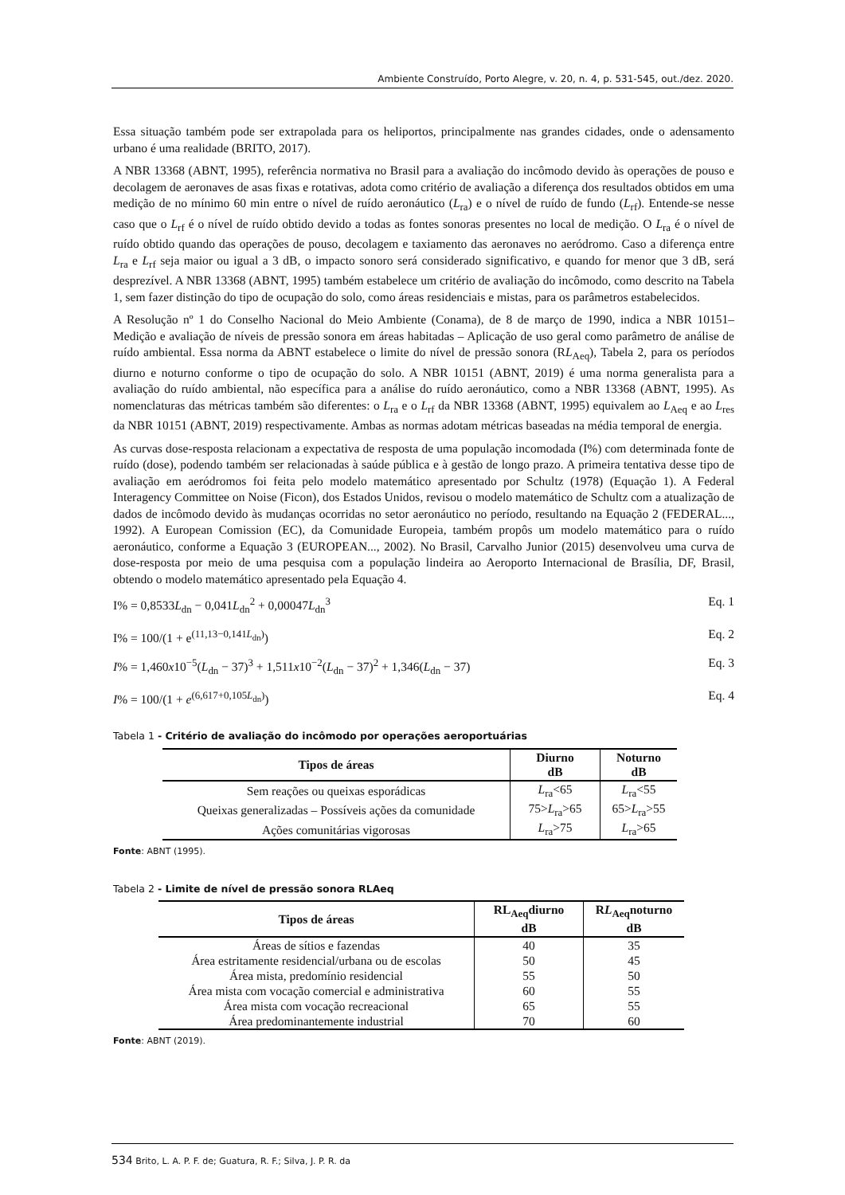Ambiente Construído, Porto Alegre, v. 20, n. 4, p. 531-545, out./dez. 2020.
Essa situação também pode ser extrapolada para os heliportos, principalmente nas grandes cidades, onde o adensamento urbano é uma realidade (BRITO, 2017).
A NBR 13368 (ABNT, 1995), referência normativa no Brasil para a avaliação do incômodo devido às operações de pouso e decolagem de aeronaves de asas fixas e rotativas, adota como critério de avaliação a diferença dos resultados obtidos em uma medição de no mínimo 60 min entre o nível de ruído aeronáutico (L<sub>ra</sub>) e o nível de ruído de fundo (L<sub>rf</sub>). Entende-se nesse caso que o L<sub>rf</sub> é o nível de ruído obtido devido a todas as fontes sonoras presentes no local de medição. O L<sub>ra</sub> é o nível de ruído obtido quando das operações de pouso, decolagem e taxiamento das aeronaves no aeródromo. Caso a diferença entre L<sub>ra</sub> e L<sub>rf</sub> seja maior ou igual a 3 dB, o impacto sonoro será considerado significativo, e quando for menor que 3 dB, será desprezível. A NBR 13368 (ABNT, 1995) também estabelece um critério de avaliação do incômodo, como descrito na Tabela 1, sem fazer distinção do tipo de ocupação do solo, como áreas residenciais e mistas, para os parâmetros estabelecidos.
A Resolução nº 1 do Conselho Nacional do Meio Ambiente (Conama), de 8 de março de 1990, indica a NBR 10151– Medição e avaliação de níveis de pressão sonora em áreas habitadas – Aplicação de uso geral como parâmetro de análise de ruído ambiental. Essa norma da ABNT estabelece o limite do nível de pressão sonora (RL<sub>Aeq</sub>), Tabela 2, para os períodos diurno e noturno conforme o tipo de ocupação do solo. A NBR 10151 (ABNT, 2019) é uma norma generalista para a avaliação do ruído ambiental, não específica para a análise do ruído aeronáutico, como a NBR 13368 (ABNT, 1995). As nomenclaturas das métricas também são diferentes: o L<sub>ra</sub> e o L<sub>rf</sub> da NBR 13368 (ABNT, 1995) equivalem ao L<sub>Aeq</sub> e ao L<sub>res</sub> da NBR 10151 (ABNT, 2019) respectivamente. Ambas as normas adotam métricas baseadas na média temporal de energia.
As curvas dose-resposta relacionam a expectativa de resposta de uma população incomodada (I%) com determinada fonte de ruído (dose), podendo também ser relacionadas à saúde pública e à gestão de longo prazo. A primeira tentativa desse tipo de avaliação em aeródromos foi feita pelo modelo matemático apresentado por Schultz (1978) (Equação 1). A Federal Interagency Committee on Noise (Ficon), dos Estados Unidos, revisou o modelo matemático de Schultz com a atualização de dados de incômodo devido às mudanças ocorridas no setor aeronáutico no período, resultando na Equação 2 (FEDERAL..., 1992). A European Comission (EC), da Comunidade Europeia, também propôs um modelo matemático para o ruído aeronáutico, conforme a Equação 3 (EUROPEAN..., 2002). No Brasil, Carvalho Junior (2015) desenvolveu uma curva de dose-resposta por meio de uma pesquisa com a população lindeira ao Aeroporto Internacional de Brasília, DF, Brasil, obtendo o modelo matemático apresentado pela Equação 4.
I% = 0,8533L<sub>dn</sub> − 0,041L<sub>dn</sub><sup>2</sup> + 0,00047L<sub>dn</sub><sup>3</sup> Eq. 1
I% = 100/(1 + e<sup>(11,13−0,141L<sub>dn</sub>)</sup>) Eq. 2
I% = 1,460x10<sup>−5</sup>(L<sub>dn</sub> − 37)<sup>3</sup> + 1,511x10<sup>−2</sup>(L<sub>dn</sub> − 37)<sup>2</sup> + 1,346(L<sub>dn</sub> − 37) Eq. 3
I% = 100/(1 + e<sup>(6,617+0,105L<sub>dn</sub>)</sup>) Eq. 4
Tabela 1 - Critério de avaliação do incômodo por operações aeroportuárias
| Tipos de áreas | Diurno dB | Noturno dB |
| --- | --- | --- |
| Sem reações ou queixas esporádicas | L<sub>ra</sub><65 | L<sub>ra</sub><55 |
| Queixas generalizadas – Possíveis ações da comunidade | 75> L<sub>ra</sub>>65 | 65> L<sub>ra</sub>>55 |
| Ações comunitárias vigorosas | L<sub>ra</sub>>75 | L<sub>ra</sub>>65 |
Fonte: ABNT (1995).
Tabela 2 - Limite de nível de pressão sonora RLAeq
| Tipos de áreas | RL<sub>Aeq</sub>diurno dB | R L<sub>Aeq</sub>noturno dB |
| --- | --- | --- |
| Áreas de sítios e fazendas | 40 | 35 |
| Área estritamente residencial/urbana ou de escolas | 50 | 45 |
| Área mista, predomínio residencial | 55 | 50 |
| Área mista com vocação comercial e administrativa | 60 | 55 |
| Área mista com vocação recreacional | 65 | 55 |
| Área predominantemente industrial | 70 | 60 |
Fonte: ABNT (2019).
534 Brito, L. A. P. F. de; Guatura, R. F.; Silva, J. P. R. da